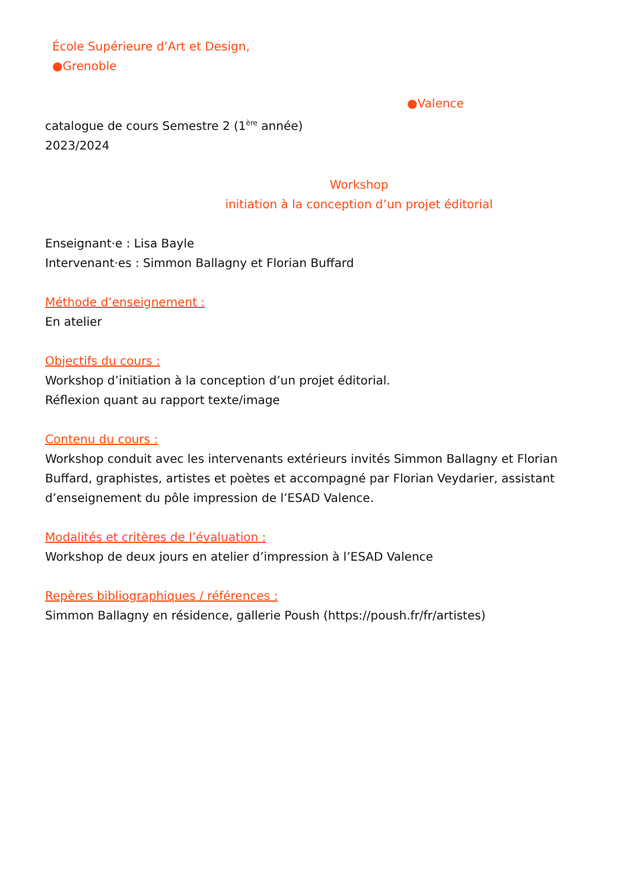École Supérieure d’Art et Design,
●Grenoble
●Valence
catalogue de cours Semestre 2 (1<sup>ère</sup> année)
2023/2024
Workshop
initiation à la conception d’un projet éditorial
Enseignant·e : Lisa Bayle
Intervenant·es : Simmon Ballagny et Florian Buffard
Méthode d’enseignement :
En atelier
Objectifs du cours :
Workshop d’initiation à la conception d’un projet éditorial.
Réflexion quant au rapport texte/image
Contenu du cours :
Workshop conduit avec les intervenants extérieurs invités Simmon Ballagny et Florian Buffard, graphistes, artistes et poètes et accompagné par Florian Veydarier, assistant d’enseignement du pôle impression de l’ESAD Valence.
Modalités et critères de l’évaluation :
Workshop de deux jours en atelier d’impression à l’ESAD Valence
Repères bibliographiques / références :
Simmon Ballagny en résidence, gallerie Poush (https://poush.fr/fr/artistes)